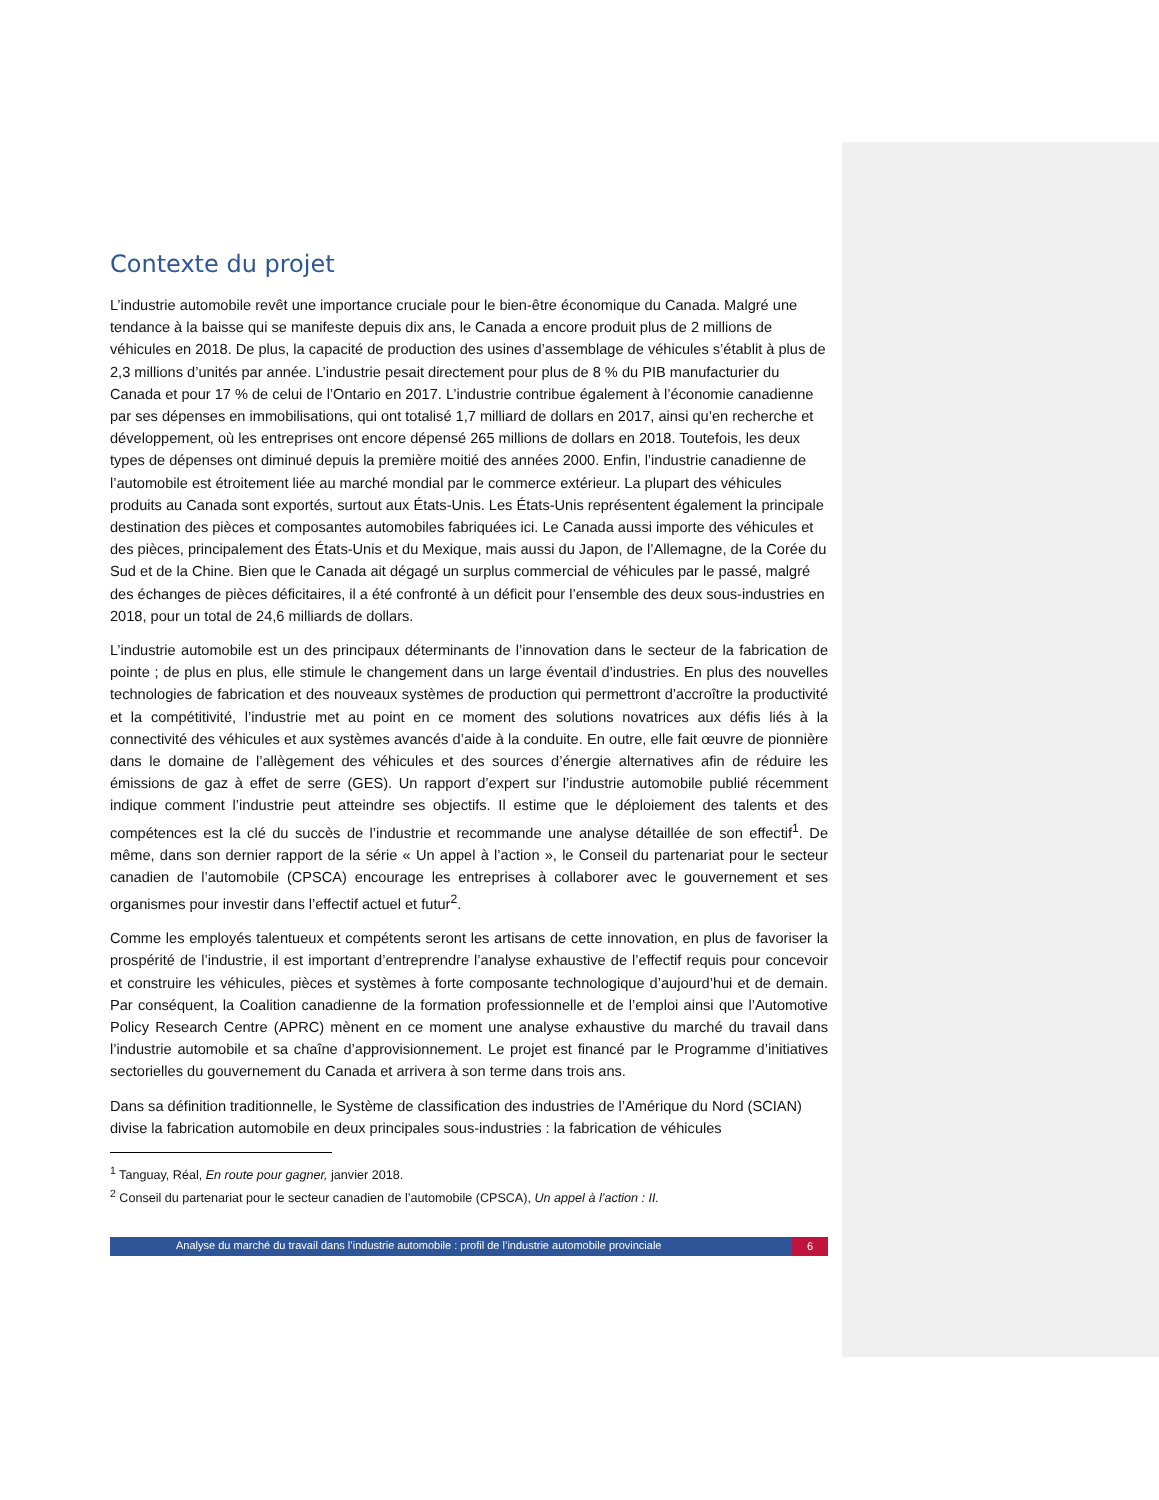Contexte du projet
L’industrie automobile revêt une importance cruciale pour le bien-être économique du Canada. Malgré une tendance à la baisse qui se manifeste depuis dix ans, le Canada a encore produit plus de 2 millions de véhicules en 2018. De plus, la capacité de production des usines d’assemblage de véhicules s’établit à plus de 2,3 millions d’unités par année. L’industrie pesait directement pour plus de 8 % du PIB manufacturier du Canada et pour 17 % de celui de l’Ontario en 2017. L’industrie contribue également à l’économie canadienne par ses dépenses en immobilisations, qui ont totalisé 1,7 milliard de dollars en 2017, ainsi qu’en recherche et développement, où les entreprises ont encore dépensé 265 millions de dollars en 2018. Toutefois, les deux types de dépenses ont diminué depuis la première moitié des années 2000. Enfin, l’industrie canadienne de l’automobile est étroitement liée au marché mondial par le commerce extérieur. La plupart des véhicules produits au Canada sont exportés, surtout aux États-Unis. Les États-Unis représentent également la principale destination des pièces et composantes automobiles fabriquées ici. Le Canada aussi importe des véhicules et des pièces, principalement des États-Unis et du Mexique, mais aussi du Japon, de l’Allemagne, de la Corée du Sud et de la Chine. Bien que le Canada ait dégagé un surplus commercial de véhicules par le passé, malgré des échanges de pièces déficitaires, il a été confronté à un déficit pour l’ensemble des deux sous-industries en 2018, pour un total de 24,6 milliards de dollars.
L’industrie automobile est un des principaux déterminants de l’innovation dans le secteur de la fabrication de pointe ; de plus en plus, elle stimule le changement dans un large éventail d’industries. En plus des nouvelles technologies de fabrication et des nouveaux systèmes de production qui permettront d’accroître la productivité et la compétitivité, l’industrie met au point en ce moment des solutions novatrices aux défis liés à la connectivité des véhicules et aux systèmes avancés d’aide à la conduite. En outre, elle fait œuvre de pionnière dans le domaine de l’allègement des véhicules et des sources d’énergie alternatives afin de réduire les émissions de gaz à effet de serre (GES). Un rapport d’expert sur l’industrie automobile publié récemment indique comment l’industrie peut atteindre ses objectifs. Il estime que le déploiement des talents et des compétences est la clé du succès de l’industrie et recommande une analyse détaillée de son effectif<sup>1</sup>. De même, dans son dernier rapport de la série « Un appel à l’action », le Conseil du partenariat pour le secteur canadien de l’automobile (CPSCA) encourage les entreprises à collaborer avec le gouvernement et ses organismes pour investir dans l’effectif actuel et futur<sup>2</sup>.
Comme les employés talentueux et compétents seront les artisans de cette innovation, en plus de favoriser la prospérité de l’industrie, il est important d’entreprendre l’analyse exhaustive de l’effectif requis pour concevoir et construire les véhicules, pièces et systèmes à forte composante technologique d’aujourd’hui et de demain. Par conséquent, la Coalition canadienne de la formation professionnelle et de l’emploi ainsi que l’Automotive Policy Research Centre (APRC) mènent en ce moment une analyse exhaustive du marché du travail dans l’industrie automobile et sa chaîne d’approvisionnement. Le projet est financé par le Programme d’initiatives sectorielles du gouvernement du Canada et arrivera à son terme dans trois ans.
Dans sa définition traditionnelle, le Système de classification des industries de l’Amérique du Nord (SCIAN) divise la fabrication automobile en deux principales sous-industries : la fabrication de véhicules
<sup>1</sup> Tanguay, Réal, En route pour gagner, janvier 2018.
<sup>2</sup> Conseil du partenariat pour le secteur canadien de l’automobile (CPSCA), Un appel à l’action : II.
Analyse du marché du travail dans l’industrie automobile : profil de l’industrie automobile provinciale
6